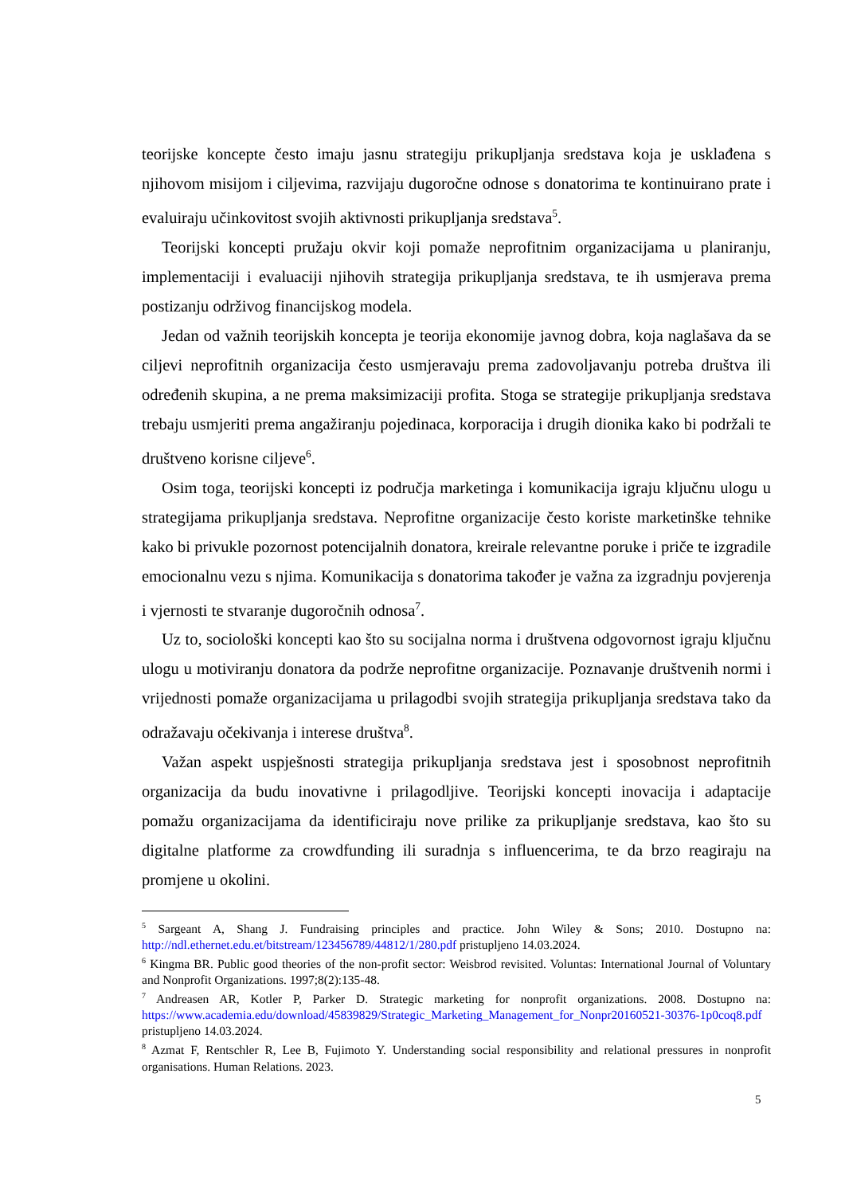teorijske koncepte često imaju jasnu strategiju prikupljanja sredstava koja je usklađena s njihovom misijom i ciljevima, razvijaju dugoročne odnose s donatorima te kontinuirano prate i evaluiraju učinkovitost svojih aktivnosti prikupljanja sredstava<sup>5</sup>.
Teorijski koncepti pružaju okvir koji pomaže neprofitnim organizacijama u planiranju, implementaciji i evaluaciji njihovih strategija prikupljanja sredstava, te ih usmjerava prema postizanju održivog financijskog modela.
Jedan od važnih teorijskih koncepta je teorija ekonomije javnog dobra, koja naglašava da se ciljevi neprofitnih organizacija često usmjeravaju prema zadovoljavanju potreba društva ili određenih skupina, a ne prema maksimizaciji profita. Stoga se strategije prikupljanja sredstava trebaju usmjeriti prema angažiranju pojedinaca, korporacija i drugih dionika kako bi podržali te društveno korisne ciljeve<sup>6</sup>.
Osim toga, teorijski koncepti iz područja marketinga i komunikacija igraju ključnu ulogu u strategijama prikupljanja sredstava. Neprofitne organizacije često koriste marketinške tehnike kako bi privukle pozornost potencijalnih donatora, kreirale relevantne poruke i priče te izgradile emocionalnu vezu s njima. Komunikacija s donatorima također je važna za izgradnju povjerenja i vjernosti te stvaranje dugoročnih odnosa<sup>7</sup>.
Uz to, sociološki koncepti kao što su socijalna norma i društvena odgovornost igraju ključnu ulogu u motiviranju donatora da podrže neprofitne organizacije. Poznavanje društvenih normi i vrijednosti pomaže organizacijama u prilagodbi svojih strategija prikupljanja sredstava tako da odražavaju očekivanja i interese društva<sup>8</sup>.
Važan aspekt uspješnosti strategija prikupljanja sredstava jest i sposobnost neprofitnih organizacija da budu inovativne i prilagodljive. Teorijski koncepti inovacija i adaptacije pomažu organizacijama da identificiraju nove prilike za prikupljanje sredstava, kao što su digitalne platforme za crowdfunding ili suradnja s influencerima, te da brzo reagiraju na promjene u okolini.
<sup>5</sup> Sargeant A, Shang J. Fundraising principles and practice. John Wiley & Sons; 2010. Dostupno na: http://ndl.ethernet.edu.et/bitstream/123456789/44812/1/280.pdf pristupljeno 14.03.2024.
<sup>6</sup> Kingma BR. Public good theories of the non-profit sector: Weisbrod revisited. Voluntas: International Journal of Voluntary and Nonprofit Organizations. 1997;8(2):135-48.
<sup>7</sup> Andreasen AR, Kotler P, Parker D. Strategic marketing for nonprofit organizations. 2008. Dostupno na: https://www.academia.edu/download/45839829/Strategic_Marketing_Management_for_Nonpr20160521-30376-1p0coq8.pdf pristupljeno 14.03.2024.
<sup>8</sup> Azmat F, Rentschler R, Lee B, Fujimoto Y. Understanding social responsibility and relational pressures in nonprofit organisations. Human Relations. 2023.
5